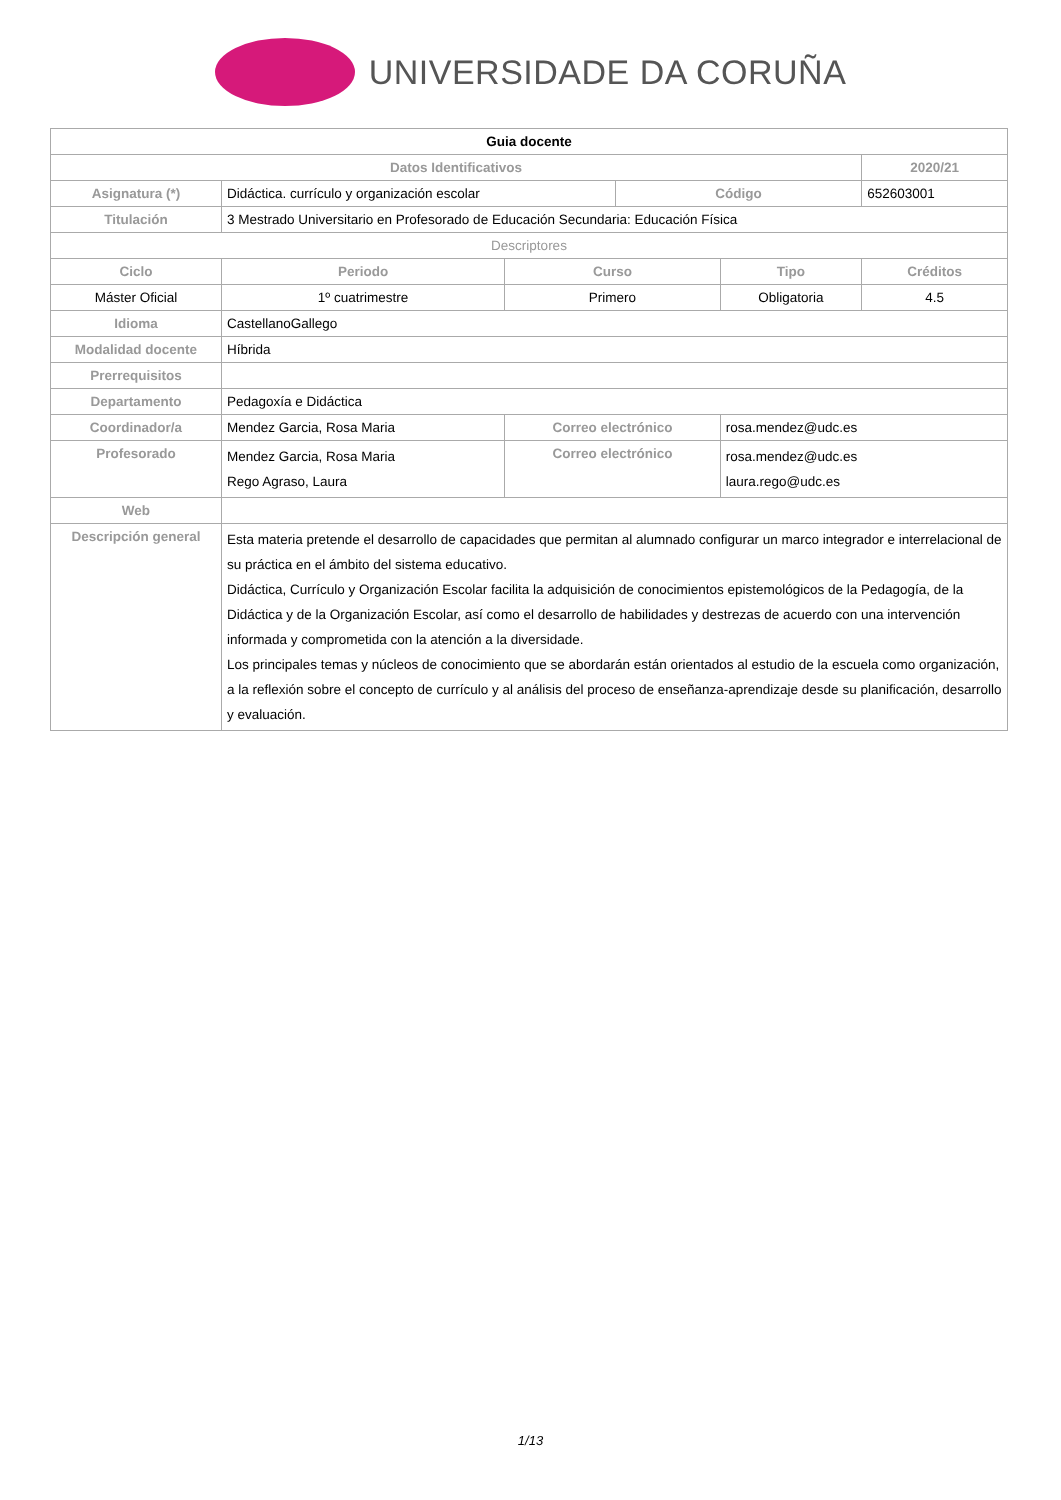UNIVERSIDADE DA CORUÑA
| Guia docente | | | | | | |
| --- | --- | --- | --- | --- | --- | --- |
| Datos Identificativos | | | | | | 2020/21 |
| Asignatura (*) | Didáctica. currículo y organización escolar | | | Código | | 652603001 |
| Titulación | 3 Mestrado Universitario en Profesorado de Educación Secundaria: Educación Física | | | | | |
| Descriptores | | | | | | |
| Ciclo | | Periodo | Curso | | Tipo | Créditos |
| Máster Oficial | | 1º cuatrimestre | Primero | | Obligatoria | 4.5 |
| Idioma | CastellanoGallego | | | | | |
| Modalidad docente | Híbrida | | | | | |
| Prerrequisitos | | | | | | |
| Departamento | Pedagoxía e Didáctica | | | | | |
| Coordinador/a | Mendez Garcia, Rosa Maria | | Correo electrónico | | rosa.mendez@udc.es | |
| Profesorado | Mendez Garcia, Rosa Maria Rego Agraso, Laura | | Correo electrónico | | rosa.mendez@udc.es laura.rego@udc.es | |
| Web | | | | | | |
| Descripción general | Esta materia pretende el desarrollo de capacidades que permitan al alumnado configurar un marco integrador e interrelacional de su práctica en el ámbito del sistema educativo. Didáctica, Currículo y Organización Escolar facilita la adquisición de conocimientos epistemológicos de la Pedagogía, de la Didáctica y de la Organización Escolar, así como el desarrollo de habilidades y destrezas de acuerdo con una intervención informada y comprometida con la atención a la diversidade. Los principales temas y núcleos de conocimiento que se abordarán están orientados al estudio de la escuela como organización, a la reflexión sobre el concepto de currículo y al análisis del proceso de enseñanza-aprendizaje desde su planificación, desarrollo y evaluación. | | | | | |
1/13